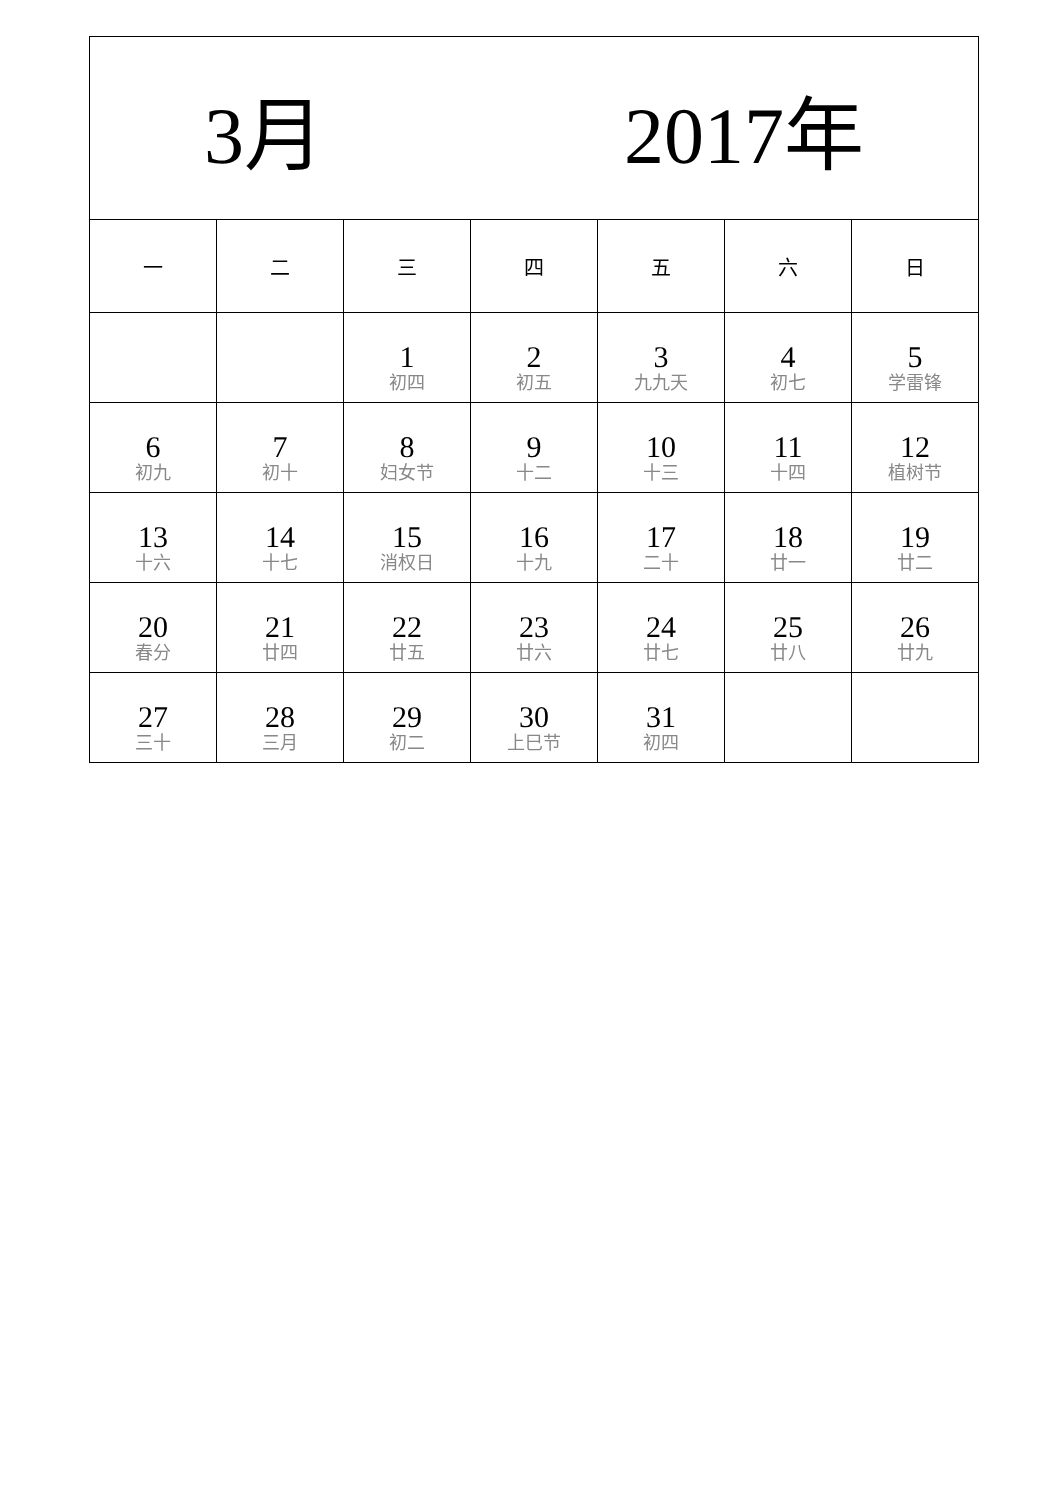| 3月 2017年 | | | | | | |
| 一 | 二 | 三 | 四 | 五 | 六 | 日 |
| | | 1 初四 | 2 初五 | 3 九九天 | 4 初七 | 5 学雷锋 |
| 6 初九 | 7 初十 | 8 妇女节 | 9 十二 | 10 十三 | 11 十四 | 12 植树节 |
| 13 十六 | 14 十七 | 15 消权日 | 16 十九 | 17 二十 | 18 廿一 | 19 廿二 |
| 20 春分 | 21 廿四 | 22 廿五 | 23 廿六 | 24 廿七 | 25 廿八 | 26 廿九 |
| 27 三十 | 28 三月 | 29 初二 | 30 上巳节 | 31 初四 | | |